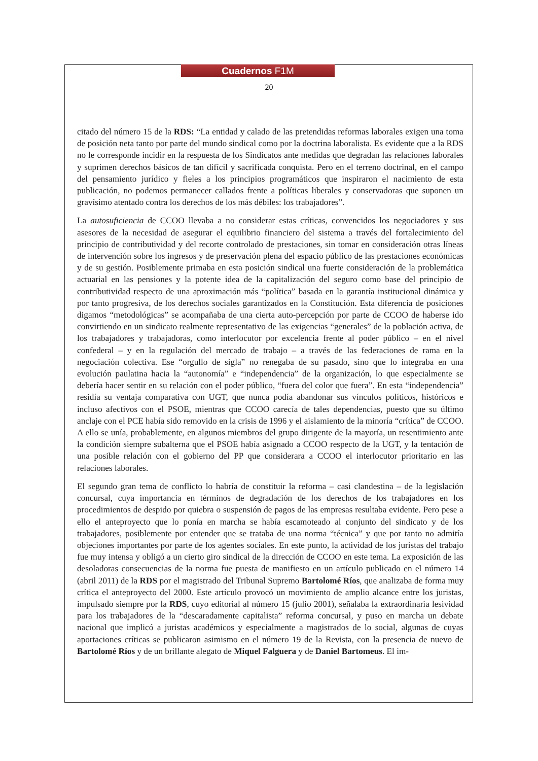Cuadernos F1M
20
citado del número 15 de la RDS: “La entidad y calado de las pretendidas reformas laborales exigen una toma de posición neta tanto por parte del mundo sindical como por la doctrina laboralista. Es evidente que a la RDS no le corresponde incidir en la respuesta de los Sindicatos ante medidas que degradan las relaciones laborales y suprimen derechos básicos de tan difícil y sacrificada conquista. Pero en el terreno doctrinal, en el campo del pensamiento jurídico y fieles a los principios programáticos que inspiraron el nacimiento de esta publicación, no podemos permanecer callados frente a políticas liberales y conservadoras que suponen un gravísimo atentado contra los derechos de los más débiles: los trabajadores”.
La autosuficiencia de CCOO llevaba a no considerar estas críticas, convencidos los negociadores y sus asesores de la necesidad de asegurar el equilibrio financiero del sistema a través del fortalecimiento del principio de contributividad y del recorte controlado de prestaciones, sin tomar en consideración otras líneas de intervención sobre los ingresos y de preservación plena del espacio público de las prestaciones económicas y de su gestión. Posiblemente primaba en esta posición sindical una fuerte consideración de la problemática actuarial en las pensiones y la potente idea de la capitalización del seguro como base del principio de contributividad respecto de una aproximación más “política” basada en la garantía institucional dinámica y por tanto progresiva, de los derechos sociales garantizados en la Constitución. Esta diferencia de posiciones digamos “metodológicas” se acompañaba de una cierta auto-percepción por parte de CCOO de haberse ido convirtiendo en un sindicato realmente representativo de las exigencias “generales” de la población activa, de los trabajadores y trabajadoras, como interlocutor por excelencia frente al poder público – en el nivel confederal – y en la regulación del mercado de trabajo – a través de las federaciones de rama en la negociación colectiva. Ese “orgullo de sigla” no renegaba de su pasado, sino que lo integraba en una evolución paulatina hacia la “autonomía” e “independencia” de la organización, lo que especialmente se debería hacer sentir en su relación con el poder público, “fuera del color que fuera”. En esta “independencia” residía su ventaja comparativa con UGT, que nunca podía abandonar sus vínculos políticos, históricos e incluso afectivos con el PSOE, mientras que CCOO carecía de tales dependencias, puesto que su último anclaje con el PCE había sido removido en la crisis de 1996 y el aislamiento de la minoría “crítica” de CCOO. A ello se unía, probablemente, en algunos miembros del grupo dirigente de la mayoría, un resentimiento ante la condición siempre subalterna que el PSOE había asignado a CCOO respecto de la UGT, y la tentación de una posible relación con el gobierno del PP que considerara a CCOO el interlocutor prioritario en las relaciones laborales.
El segundo gran tema de conflicto lo habría de constituir la reforma – casi clandestina – de la legislación concursal, cuya importancia en términos de degradación de los derechos de los trabajadores en los procedimientos de despido por quiebra o suspensión de pagos de las empresas resultaba evidente. Pero pese a ello el anteproyecto que lo ponía en marcha se había escamoteado al conjunto del sindicato y de los trabajadores, posiblemente por entender que se trataba de una norma “técnica” y que por tanto no admitía objeciones importantes por parte de los agentes sociales. En este punto, la actividad de los juristas del trabajo fue muy intensa y obligó a un cierto giro sindical de la dirección de CCOO en este tema. La exposición de las desoladoras consecuencias de la norma fue puesta de manifiesto en un artículo publicado en el número 14 (abril 2011) de la RDS por el magistrado del Tribunal Supremo Bartolomé Ríos, que analizaba de forma muy crítica el anteproyecto del 2000. Este artículo provocó un movimiento de amplio alcance entre los juristas, impulsado siempre por la RDS, cuyo editorial al número 15 (julio 2001), señalaba la extraordinaria lesividad para los trabajadores de la “descaradamente capitalista” reforma concursal, y puso en marcha un debate nacional que implicó a juristas académicos y especialmente a magistrados de lo social, algunas de cuyas aportaciones críticas se publicaron asimismo en el número 19 de la Revista, con la presencia de nuevo de Bartolomé Ríos y de un brillante alegato de Miquel Falguera y de Daniel Bartomeus. El im-